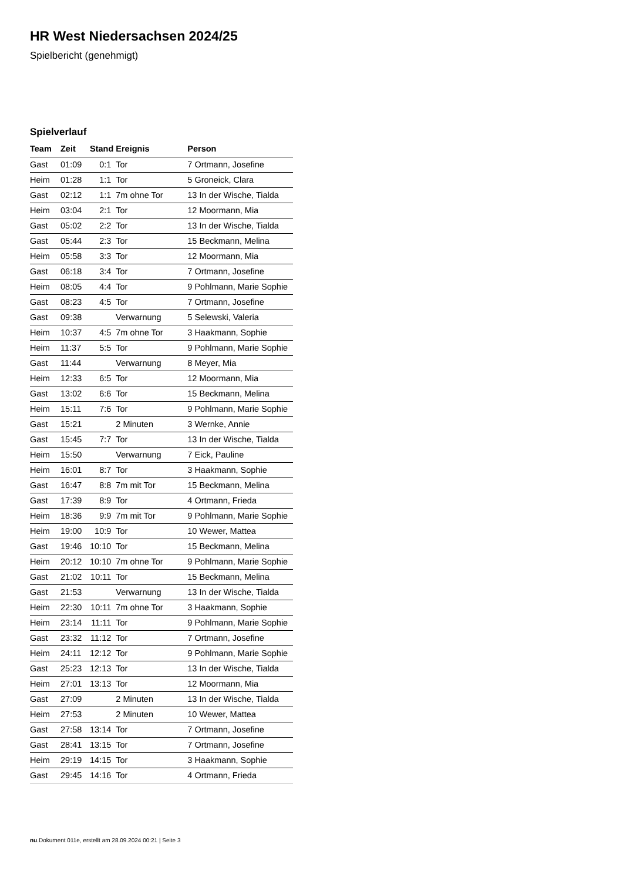HR West Niedersachsen 2024/25
Spielbericht (genehmigt)
Spielverlauf
| Team | Zeit | Stand | Ereignis | Person |
| --- | --- | --- | --- | --- |
| Gast | 01:09 | 0:1 | Tor | 7 Ortmann, Josefine |
| Heim | 01:28 | 1:1 | Tor | 5 Groneick, Clara |
| Gast | 02:12 | 1:1 | 7m ohne Tor | 13 In der Wische, Tialda |
| Heim | 03:04 | 2:1 | Tor | 12 Moormann, Mia |
| Gast | 05:02 | 2:2 | Tor | 13 In der Wische, Tialda |
| Gast | 05:44 | 2:3 | Tor | 15 Beckmann, Melina |
| Heim | 05:58 | 3:3 | Tor | 12 Moormann, Mia |
| Gast | 06:18 | 3:4 | Tor | 7 Ortmann, Josefine |
| Heim | 08:05 | 4:4 | Tor | 9 Pohlmann, Marie Sophie |
| Gast | 08:23 | 4:5 | Tor | 7 Ortmann, Josefine |
| Gast | 09:38 | | Verwarnung | 5 Selewski, Valeria |
| Heim | 10:37 | 4:5 | 7m ohne Tor | 3 Haakmann, Sophie |
| Heim | 11:37 | 5:5 | Tor | 9 Pohlmann, Marie Sophie |
| Gast | 11:44 | | Verwarnung | 8 Meyer, Mia |
| Heim | 12:33 | 6:5 | Tor | 12 Moormann, Mia |
| Gast | 13:02 | 6:6 | Tor | 15 Beckmann, Melina |
| Heim | 15:11 | 7:6 | Tor | 9 Pohlmann, Marie Sophie |
| Gast | 15:21 | | 2 Minuten | 3 Wernke, Annie |
| Gast | 15:45 | 7:7 | Tor | 13 In der Wische, Tialda |
| Heim | 15:50 | | Verwarnung | 7 Eick, Pauline |
| Heim | 16:01 | 8:7 | Tor | 3 Haakmann, Sophie |
| Gast | 16:47 | 8:8 | 7m mit Tor | 15 Beckmann, Melina |
| Gast | 17:39 | 8:9 | Tor | 4 Ortmann, Frieda |
| Heim | 18:36 | 9:9 | 7m mit Tor | 9 Pohlmann, Marie Sophie |
| Heim | 19:00 | 10:9 | Tor | 10 Wewer, Mattea |
| Gast | 19:46 | 10:10 | Tor | 15 Beckmann, Melina |
| Heim | 20:12 | 10:10 | 7m ohne Tor | 9 Pohlmann, Marie Sophie |
| Gast | 21:02 | 10:11 | Tor | 15 Beckmann, Melina |
| Gast | 21:53 | | Verwarnung | 13 In der Wische, Tialda |
| Heim | 22:30 | 10:11 | 7m ohne Tor | 3 Haakmann, Sophie |
| Heim | 23:14 | 11:11 | Tor | 9 Pohlmann, Marie Sophie |
| Gast | 23:32 | 11:12 | Tor | 7 Ortmann, Josefine |
| Heim | 24:11 | 12:12 | Tor | 9 Pohlmann, Marie Sophie |
| Gast | 25:23 | 12:13 | Tor | 13 In der Wische, Tialda |
| Heim | 27:01 | 13:13 | Tor | 12 Moormann, Mia |
| Gast | 27:09 | | 2 Minuten | 13 In der Wische, Tialda |
| Heim | 27:53 | | 2 Minuten | 10 Wewer, Mattea |
| Gast | 27:58 | 13:14 | Tor | 7 Ortmann, Josefine |
| Gast | 28:41 | 13:15 | Tor | 7 Ortmann, Josefine |
| Heim | 29:19 | 14:15 | Tor | 3 Haakmann, Sophie |
| Gast | 29:45 | 14:16 | Tor | 4 Ortmann, Frieda |
nu.Dokument 011e, erstellt am 28.09.2024 00:21 | Seite 3